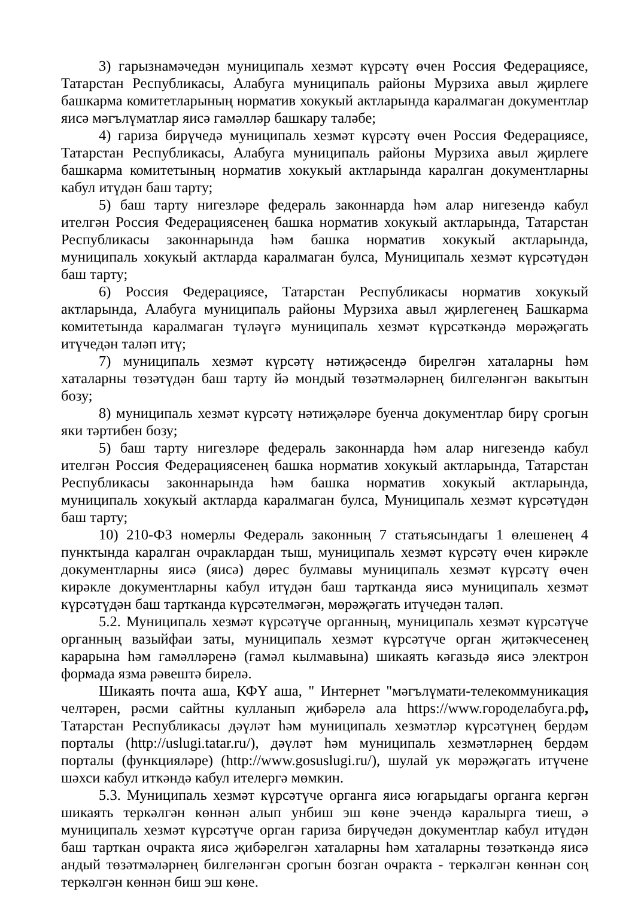3) гарызнамәчедән муниципаль хезмәт күрсәтү өчен Россия Федерациясе, Татарстан Республикасы, Алабуга муниципаль районы Мурзиха авыл җирлеге башкарма комитетларының норматив хокукый актларында каралмаган документлар яисә мәгълүматлар яисә гамәлләр башкару таләбе;
4) гариза бирүчедә муниципаль хезмәт күрсәтү өчен Россия Федерациясе, Татарстан Республикасы, Алабуга муниципаль районы Мурзиха авыл җирлеге башкарма комитетының норматив хокукый актларында каралган документларны кабул итүдән баш тарту;
5) баш тарту нигезләре федераль законнарда һәм алар нигезендә кабул ителгән Россия Федерациясенең башка норматив хокукый актларында, Татарстан Республикасы законнарында һәм башка норматив хокукый актларында, муниципаль хокукый актларда каралмаган булса, Муниципаль хезмәт күрсәтүдән баш тарту;
6) Россия Федерациясе, Татарстан Республикасы норматив хокукый актларында, Алабуга муниципаль районы Мурзиха авыл җирлегенең Башкарма комитетында каралмаган түләүгә муниципаль хезмәт күрсәткәндә мөрәҗәгать итүчедән таләп итү;
7) муниципаль хезмәт күрсәтү нәтиҗәсендә бирелгән хаталарны һәм хаталарны төзәтүдән баш тарту йә мондый төзәтмәләрнең билгеләнгән вакытын бозу;
8) муниципаль хезмәт күрсәтү нәтиҗәләре буенча документлар бирү срогын яки тәртибен бозу;
5) баш тарту нигезләре федераль законнарда һәм алар нигезендә кабул ителгән Россия Федерациясенең башка норматив хокукый актларында, Татарстан Республикасы законнарында һәм башка норматив хокукый актларында, муниципаль хокукый актларда каралмаган булса, Муниципаль хезмәт күрсәтүдән баш тарту;
10) 210-ФЗ номерлы Федераль законның 7 статьясындагы 1 өлешенең 4 пунктында каралган очраклардан тыш, муниципаль хезмәт күрсәтү өчен кирәкле документларны яисә (яисә) дөрес булмавы муниципаль хезмәт күрсәтү өчен кирәкле документларны кабул итүдән баш тартканда яисә муниципаль хезмәт күрсәтүдән баш тартканда күрсәтелмәгән, мөрәҗәгать итүчедән таләп.
5.2. Муниципаль хезмәт күрсәтүче органның, муниципаль хезмәт күрсәтүче органның вазыйфаи заты, муниципаль хезмәт күрсәтүче орган җитәкчесенең карарына һәм гамәлләренә (гамәл кылмавына) шикаять кәгазьдә яисә электрон формада язма рәвештә бирелә.
Шикаять почта аша, КФҮ аша, " Интернет "мәгълүмати-телекоммуникация челтәрен, рәсми сайтны кулланып җибәрелә ала https://www.городелабуга.рф, Татарстан Республикасы дәүләт һәм муниципаль хезмәтләр күрсәтүнең бердәм порталы (http://uslugi.tatar.ru/), дәүләт һәм муниципаль хезмәтләрнең бердәм порталы (функцияләре) (http://www.gosuslugi.ru/), шулай ук мөрәҗәгать итүчене шәхси кабул иткәндә кабул ителергә мөмкин.
5.3. Муниципаль хезмәт күрсәтүче органга яисә югарыдагы органга кергән шикаять теркәлгән көннән алып унбиш эш көне эчендә каралырга тиеш, ә муниципаль хезмәт күрсәтүче орган гариза бирүчедән документлар кабул итүдән баш тарткан очракта яисә җибәрелгән хаталарны һәм хаталарны төзәткәндә яисә андый төзәтмәләрнең билгеләнгән срогын бозган очракта - теркәлгән көннән соң теркәлгән көннән биш эш көне.